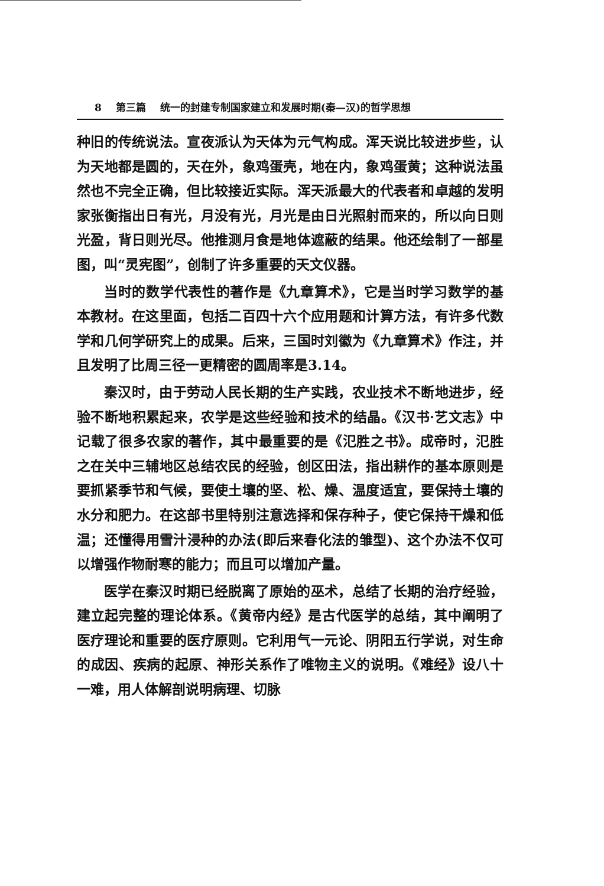8 第三篇 统一的封建专制国家建立和发展时期(秦—汉)的哲学思想
种旧的传统说法。宣夜派认为天体为元气构成。浑天说比较进步些，认为天地都是圆的，天在外，象鸡蛋壳，地在内，象鸡蛋黄；这种说法虽然也不完全正确，但比较接近实际。浑天派最大的代表者和卓越的发明家张衡指出日有光，月没有光，月光是由日光照射而来的，所以向日则光盈，背日则光尽。他推测月食是地体遮蔽的结果。他还绘制了一部星图，叫“灵宪图”，创制了许多重要的天文仪器。
当时的数学代表性的著作是《九章算术》，它是当时学习数学的基本教材。在这里面，包括二百四十六个应用题和计算方法，有许多代数学和几何学研究上的成果。后来，三国时刘徽为《九章算术》作注，并且发明了比周三径一更精密的圆周率是3.14。
秦汉时，由于劳动人民长期的生产实践，农业技术不断地进步，经验不断地积累起来，农学是这些经验和技术的结晶。《汉书·艺文志》中记载了很多农家的著作，其中最重要的是《氾胜之书》。成帝时，氾胜之在关中三辅地区总结农民的经验，创区田法，指出耕作的基本原则是要抓紧季节和气候，要使土壤的坚、松、燥、温度适宜，要保持土壤的水分和肥力。在这部书里特别注意选择和保存种子，使它保持干燥和低温；还懂得用雪汁浸种的办法(即后来春化法的雏型)、这个办法不仅可以增强作物耐寒的能力；而且可以增加产量。
医学在秦汉时期已经脱离了原始的巫术，总结了长期的治疗经验，建立起完整的理论体系。《黄帝内经》是古代医学的总结，其中阐明了医疗理论和重要的医疗原则。它利用气一元论、阴阳五行学说，对生命的成因、疾病的起原、神形关系作了唯物主义的说明。《难经》设八十一难，用人体解剖说明病理、切脉